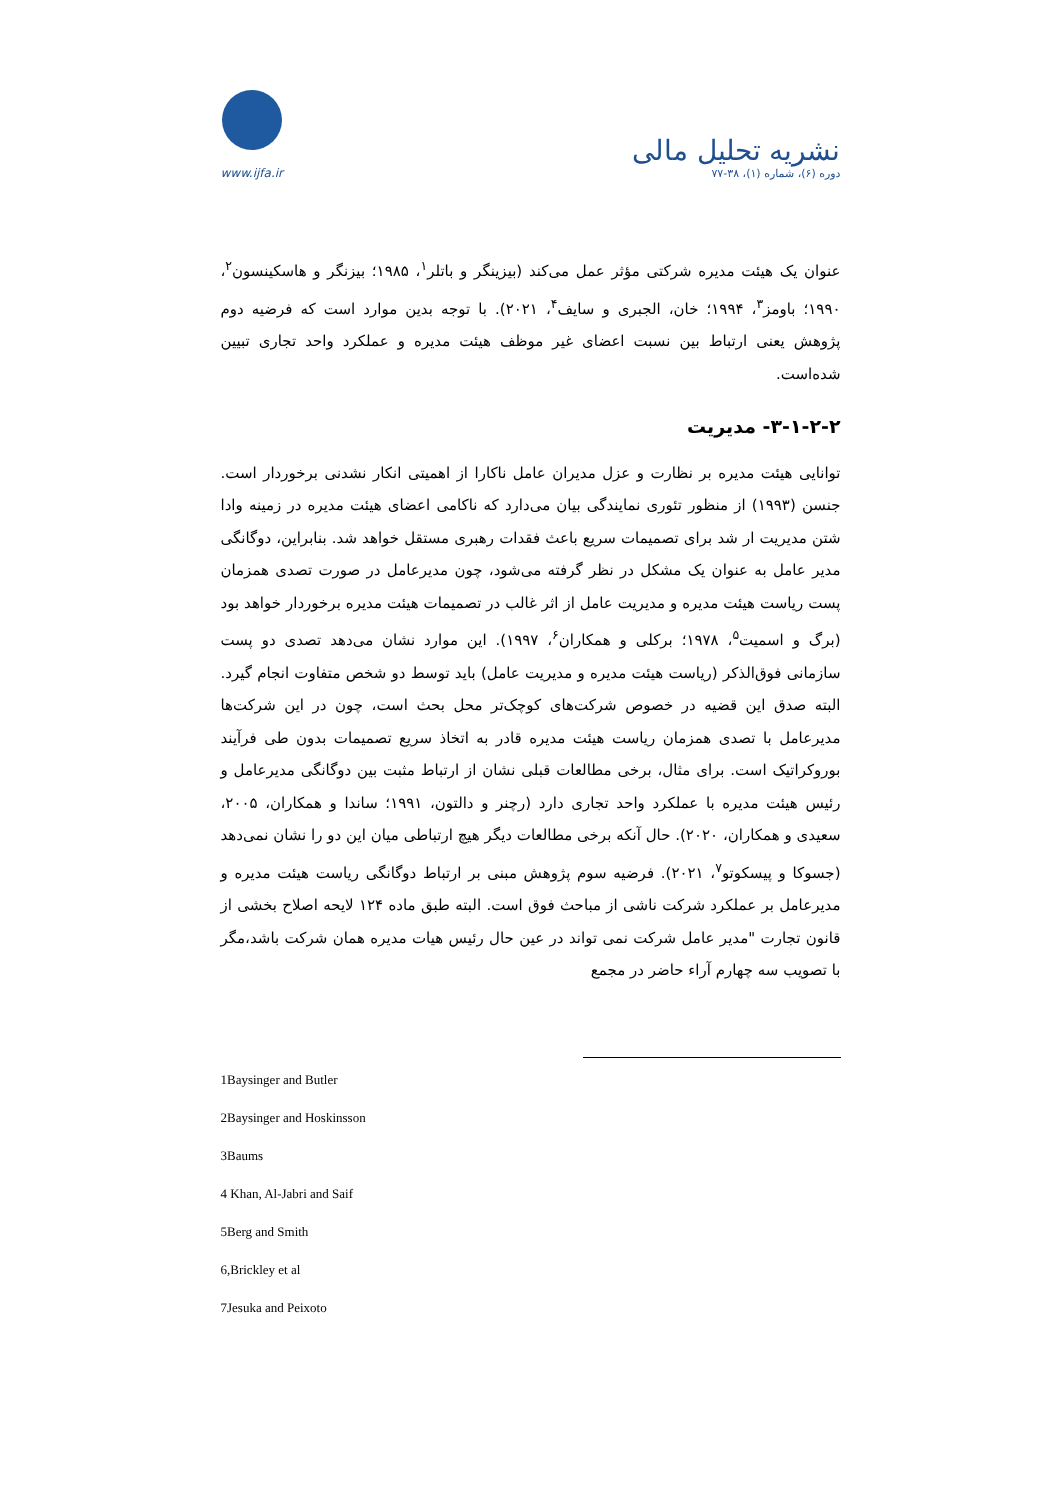www.ijfa.ir
نشریه تحلیل مالی
دوره (۶)، شماره (۱)، ۳۸-۷۷
عنوان یک هیئت مدیره شرکتی مؤثر عمل می‌کند (بیزینگر و باتلر<sup>۱</sup>، ۱۹۸۵؛ بیزنگر و هاسکینسون<sup>۲</sup>، ۱۹۹۰؛ باومز<sup>۳</sup>، ۱۹۹۴؛ خان، الجبری و سایف<sup>۴</sup>، ۲۰۲۱). با توجه بدین موارد است که فرضیه دوم پژوهش یعنی ارتباط بین نسبت اعضای غیر موظف هیئت مدیره و عملکرد واحد تجاری تبیین شده‌است.
۳-۱-۲-۲- مدیریت
توانایی هیئت مدیره بر نظارت و عزل مدیران عامل ناکارا از اهمیتی انکار نشدنی برخوردار است. جنسن (۱۹۹۳) از منظور تئوری نمایندگی بیان می‌دارد که ناکامی اعضای هیئت مدیره در زمینه وادا شتن مدیریت ار شد برای تصمیمات سریع باعث فقدات رهبری مستقل خواهد شد. بنابراین، دوگانگی مدیر عامل به عنوان یک مشکل در نظر گرفته می‌شود، چون مدیرعامل در صورت تصدی همزمان پست ریاست هیئت مدیره و مدیریت عامل از اثر غالب در تصمیمات هیئت مدیره برخوردار خواهد بود (برگ و اسمیت<sup>۵</sup>، ۱۹۷۸؛ برکلی و همکاران<sup>۶</sup>، ۱۹۹۷). این موارد نشان می‌دهد تصدی دو پست سازمانی فوق‌الذکر (ریاست هیئت مدیره و مدیریت عامل) باید توسط دو شخص متفاوت انجام گیرد. البته صدق این قضیه در خصوص شرکت‌های کوچک‌تر محل بحث است، چون در این شرکت‌ها مدیرعامل با تصدی همزمان ریاست هیئت مدیره قادر به اتخاذ سریع تصمیمات بدون طی فرآیند بوروکراتیک است. برای مثال، برخی مطالعات قبلی نشان از ارتباط مثبت بین دوگانگی مدیرعامل و رئیس هیئت مدیره با عملکرد واحد تجاری دارد (رچنر و دالتون، ۱۹۹۱؛ ساندا و همکاران، ۲۰۰۵، سعیدی و همکاران، ۲۰۲۰). حال آنکه برخی مطالعات دیگر هیچ ارتباطی میان این دو را نشان نمی‌دهد (جسوکا و پیسکوتو<sup>۷</sup>، ۲۰۲۱). فرضیه سوم پژوهش مبنی بر ارتباط دوگانگی ریاست هیئت مدیره و مدیرعامل بر عملکرد شرکت ناشی از مباحث فوق است. البته طبق ماده ۱۲۴ لایحه اصلاح بخشی از قانون تجارت "مدیر عامل شرکت نمی تواند در عین حال رئیس هیات مدیره همان شرکت باشد،مگر با تصویب سه چهارم آراء حاضر در مجمع
1Baysinger and Butler
2Baysinger and Hoskinsson
3Baums
4 Khan, Al-Jabri and Saif
5Berg and Smith
6,Brickley et al
7Jesuka and Peixoto